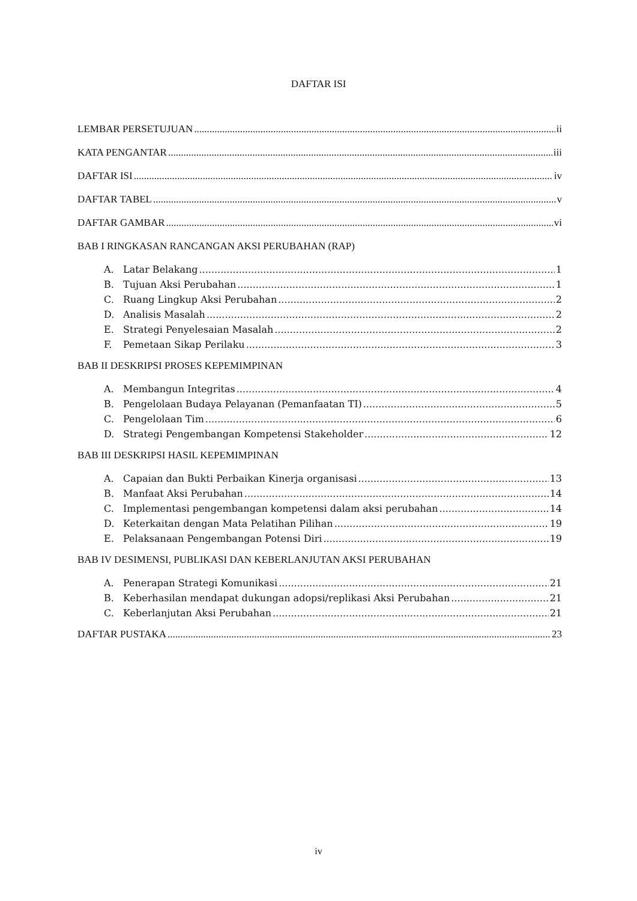DAFTAR ISI
LEMBAR PERSETUJUAN ii
KATA PENGANTAR iii
DAFTAR ISI iv
DAFTAR TABEL v
DAFTAR GAMBAR vi
BAB I RINGKASAN RANCANGAN AKSI PERUBAHAN (RAP)
A. Latar Belakang 1
B. Tujuan Aksi Perubahan 1
C. Ruang Lingkup Aksi Perubahan 2
D. Analisis Masalah 2
E. Strategi Penyelesaian Masalah 2
F. Pemetaan Sikap Perilaku 3
BAB II DESKRIPSI PROSES KEPEMIMPINAN
A. Membangun Integritas 4
B. Pengelolaan Budaya Pelayanan (Pemanfaatan TI) 5
C. Pengelolaan Tim 6
D. Strategi Pengembangan Kompetensi Stakeholder 12
BAB III DESKRIPSI HASIL KEPEMIMPINAN
A. Capaian dan Bukti Perbaikan Kinerja organisasi 13
B. Manfaat Aksi Perubahan 14
C. Implementasi pengembangan kompetensi dalam aksi perubahan 14
D. Keterkaitan dengan Mata Pelatihan Pilihan 19
E. Pelaksanaan Pengembangan Potensi Diri 19
BAB IV DESIMENSI, PUBLIKASI DAN KEBERLANJUTAN AKSI PERUBAHAN
A. Penerapan Strategi Komunikasi 21
B. Keberhasilan mendapat dukungan adopsi/replikasi Aksi Perubahan 21
C. Keberlanjutan Aksi Perubahan 21
DAFTAR PUSTAKA 23
iv